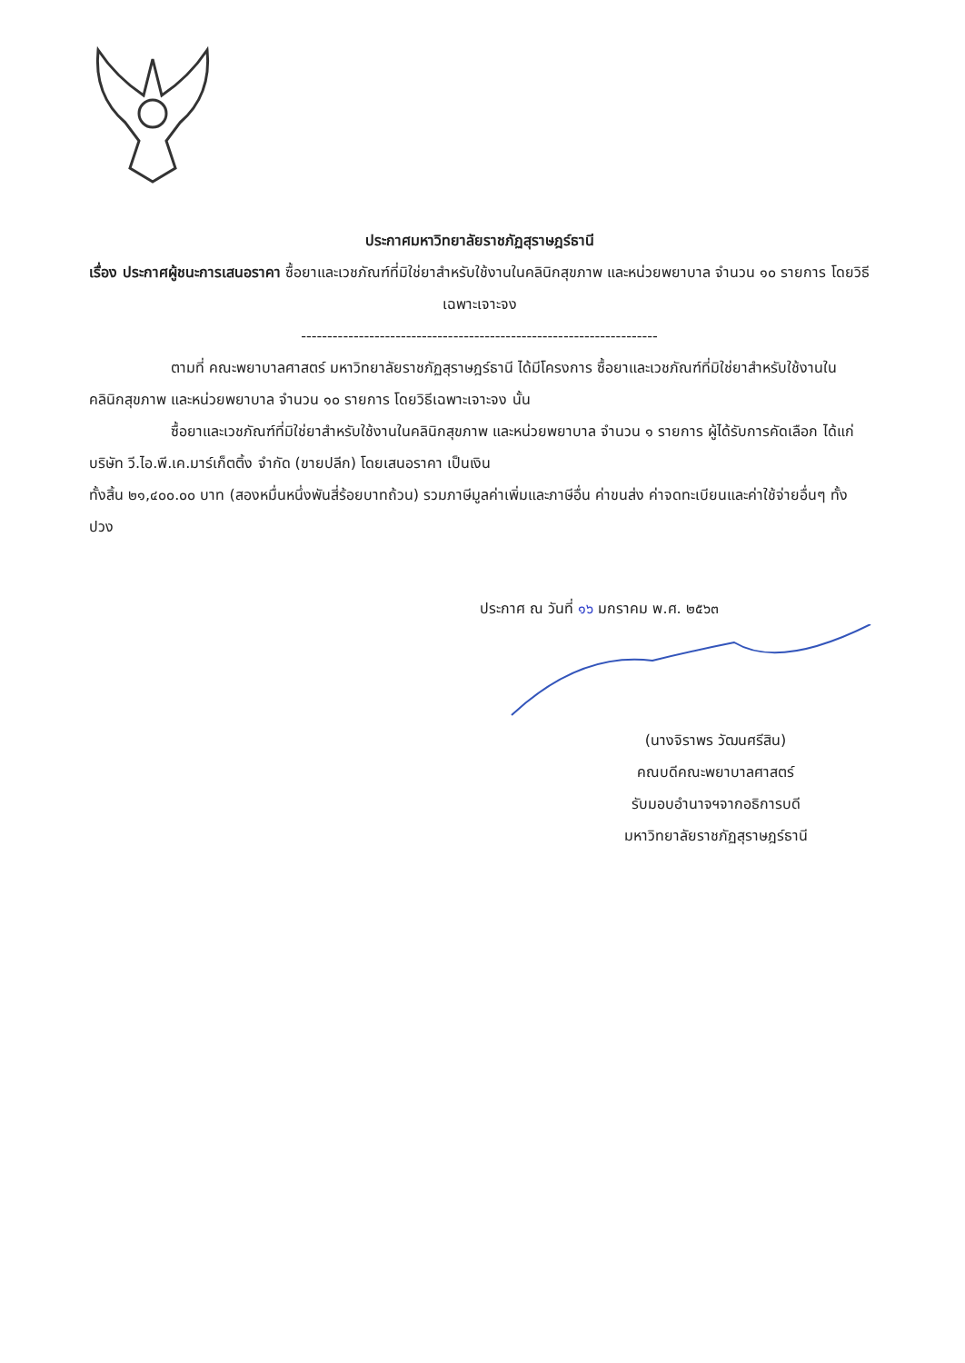ประกาศมหาวิทยาลัยราชภัฏสุราษฎร์ธานี
เรื่อง ประกาศผู้ชนะการเสนอราคา ซื้อยาและเวชภัณฑ์ที่มิใช่ยาสำหรับใช้งานในคลินิกสุขภาพ และหน่วยพยาบาล จำนวน ๑๐ รายการ โดยวิธีเฉพาะเจาะจง
--------------------------------------------------------------------
ตามที่ คณะพยาบาลศาสตร์ มหาวิทยาลัยราชภัฏสุราษฎร์ธานี ได้มีโครงการ ซื้อยาและเวชภัณฑ์ที่มิใช่ยาสำหรับใช้งานในคลินิกสุขภาพ และหน่วยพยาบาล จำนวน ๑๐ รายการ โดยวิธีเฉพาะเจาะจง นั้น
ซื้อยาและเวชภัณฑ์ที่มิใช่ยาสำหรับใช้งานในคลินิกสุขภาพ และหน่วยพยาบาล จำนวน ๑ รายการ ผู้ได้รับการคัดเลือก ได้แก่ บริษัท วี.ไอ.พี.เค.มาร์เก็ตติ้ง จำกัด (ขายปลีก) โดยเสนอราคา เป็นเงิน
ทั้งสิ้น ๒๑,๔๐๐.๐๐ บาท (สองหมื่นหนึ่งพันสี่ร้อยบาทถ้วน) รวมภาษีมูลค่าเพิ่มและภาษีอื่น ค่าขนส่ง ค่าจดทะเบียนและค่าใช้จ่ายอื่นๆ ทั้งปวง
ประกาศ ณ วันที่ ๑๖ มกราคม พ.ศ. ๒๕๖๓
(นางจิราพร วัฒนศรีสิน)
คณบดีคณะพยาบาลศาสตร์
รับมอบอำนาจฯจากอธิการบดี
มหาวิทยาลัยราชภัฏสุราษฎร์ธานี